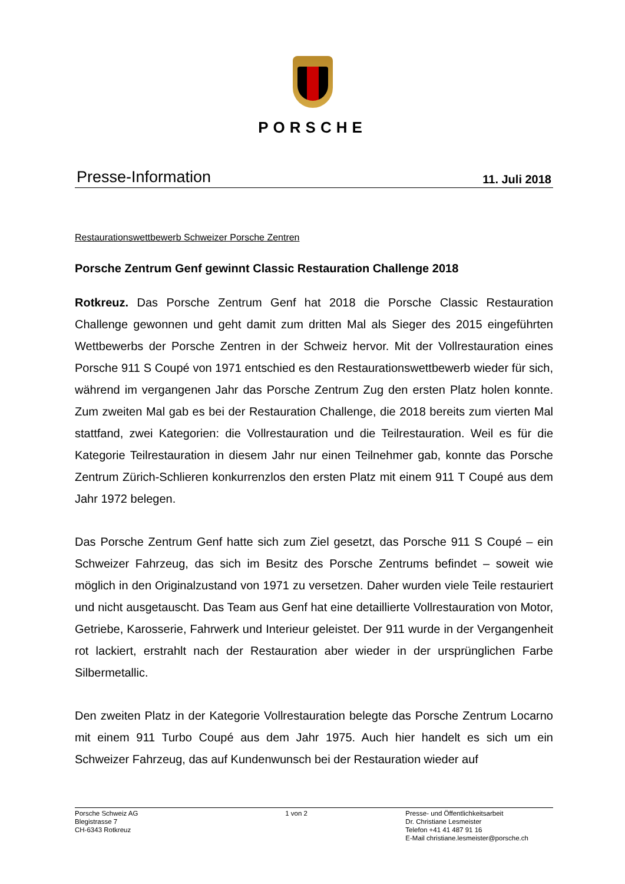PORSCHE
Presse-Information
11. Juli 2018
Restaurationswettbewerb Schweizer Porsche Zentren
Porsche Zentrum Genf gewinnt Classic Restauration Challenge 2018
Rotkreuz. Das Porsche Zentrum Genf hat 2018 die Porsche Classic Restauration Challenge gewonnen und geht damit zum dritten Mal als Sieger des 2015 eingeführten Wettbewerbs der Porsche Zentren in der Schweiz hervor. Mit der Vollrestauration eines Porsche 911 S Coupé von 1971 entschied es den Restaurationswettbewerb wieder für sich, während im vergangenen Jahr das Porsche Zentrum Zug den ersten Platz holen konnte. Zum zweiten Mal gab es bei der Restauration Challenge, die 2018 bereits zum vierten Mal stattfand, zwei Kategorien: die Vollrestauration und die Teilrestauration. Weil es für die Kategorie Teilrestauration in diesem Jahr nur einen Teilnehmer gab, konnte das Porsche Zentrum Zürich-Schlieren konkurrenzlos den ersten Platz mit einem 911 T Coupé aus dem Jahr 1972 belegen.
Das Porsche Zentrum Genf hatte sich zum Ziel gesetzt, das Porsche 911 S Coupé – ein Schweizer Fahrzeug, das sich im Besitz des Porsche Zentrums befindet – soweit wie möglich in den Originalzustand von 1971 zu versetzen. Daher wurden viele Teile restauriert und nicht ausgetauscht. Das Team aus Genf hat eine detaillierte Vollrestauration von Motor, Getriebe, Karosserie, Fahrwerk und Interieur geleistet. Der 911 wurde in der Vergangenheit rot lackiert, erstrahlt nach der Restauration aber wieder in der ursprünglichen Farbe Silbermetallic.
Den zweiten Platz in der Kategorie Vollrestauration belegte das Porsche Zentrum Locarno mit einem 911 Turbo Coupé aus dem Jahr 1975. Auch hier handelt es sich um ein Schweizer Fahrzeug, das auf Kundenwunsch bei der Restauration wieder auf
Porsche Schweiz AG
Blegistrasse 7
CH-6343 Rotkreuz
1 von 2 Presse- und Öffentlichkeitsarbeit
Dr. Christiane Lesmeister
Telefon +41 41 487 91 16
E-Mail christiane.lesmeister@porsche.ch